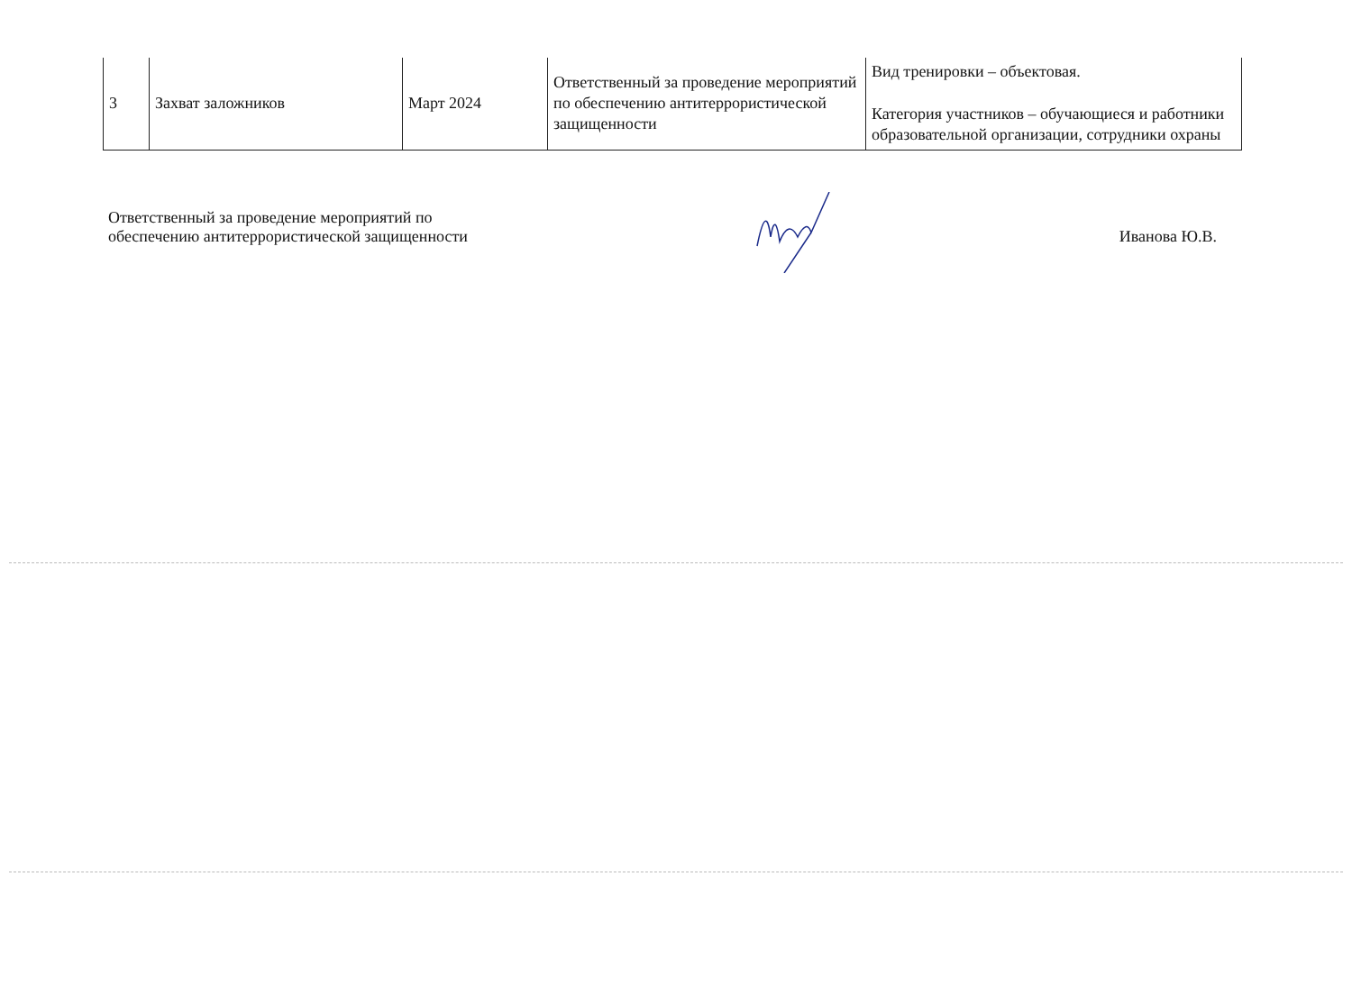| 3 | Захват заложников | Март 2024 | Ответственный за проведение мероприятий по обеспечению антитеррористической защищенности | Вид тренировки – объектовая. Категория участников – обучающиеся и работники образовательной организации, сотрудники охраны |
Ответственный за проведение мероприятий по
обеспечению антитеррористической защищенности
Иванова Ю.В.